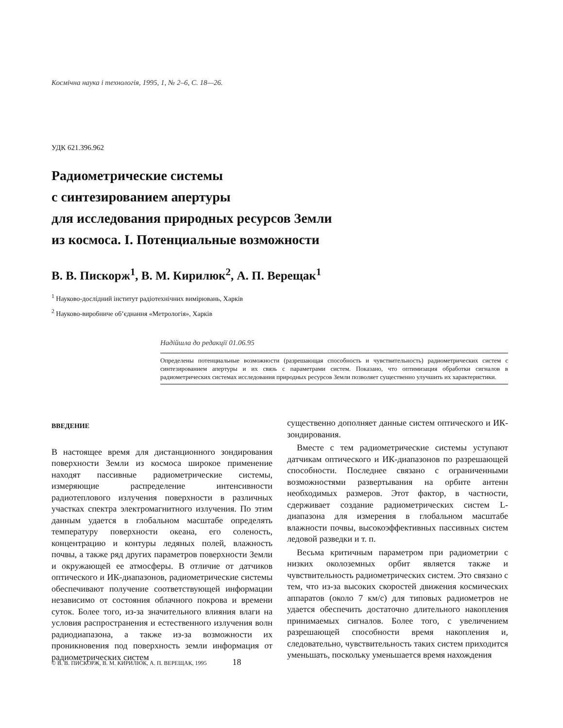Космічна наука і технологія, 1995, 1, № 2–6, С. 18—26.
УДК 621.396.962
Радиометрические системы
с синтезированием апертуры
для исследования природных ресурсов Земли
из космоса. I. Потенциальные возможности
В. В. Пискорж<sup>1</sup>, В. М. Кирилюк<sup>2</sup>, А. П. Верещак<sup>1</sup>
<sup>1</sup> Науково-дослідний інститут радіотехнічних вимірювань, Харків
<sup>2</sup> Науково-виробниче об’єднання «Метрологія», Харків
Надійшла до редакції 01.06.95
Определены потенциальные возможности (разрешающая способность и чувствительность) радиометрических систем с синтезированием апертуры и их связь с параметрами систем. Показано, что оптимизация обработки сигналов в радиометрических системах исследования природных ресурсов Земли позволяет существенно улучшить их характеристики.
ВВЕДЕНИЕ
В настоящее время для дистанционного зондирования поверхности Земли из космоса широкое применение находят пассивные радиометрические системы, измеряющие распределение интенсивности радиотеплового излучения поверхности в различных участках спектра электромагнитного излучения. По этим данным удается в глобальном масштабе определять температуру поверхности океана, его соленость, концентрацию и контуры ледяных полей, влажность почвы, а также ряд других параметров поверхности Земли и окружающей ее атмосферы. В отличие от датчиков оптического и ИК-диапазонов, радиометрические системы обеспечивают получение соответствующей информации независимо от состояния облачного покрова и времени суток. Более того, из-за значительного влияния влаги на условия распространения и естественного излучения волн радиодиапазона, а также из-за возможности их проникновения под поверхность земли информация от радиометрических систем
существенно дополняет данные систем оптического и ИК-зондирования.
Вместе с тем радиометрические системы уступают датчикам оптического и ИК-диапазонов по разрешающей способности. Последнее связано с ограниченными возможностями развертывания на орбите антенн необходимых размеров. Этот фактор, в частности, сдерживает создание радиометрических систем L-диапазона для измерения в глобальном масштабе влажности почвы, высокоэффективных пассивных систем ледовой разведки и т. п.
Весьма критичным параметром при радиометрии с низких околоземных орбит является также и чувствительность радиометрических систем. Это связано с тем, что из-за высоких скоростей движения космических аппаратов (около 7 км/с) для типовых радиометров не удается обеспечить достаточно длительного накопления принимаемых сигналов. Более того, с увеличением разрешающей способности время накопления и, следовательно, чувствительность таких систем приходится уменьшать, поскольку уменьшается время нахождения
© В. В. ПИСКОРЖ, В. М. КИРИЛЮК, А. П. ВЕРЕЩАК, 1995 18